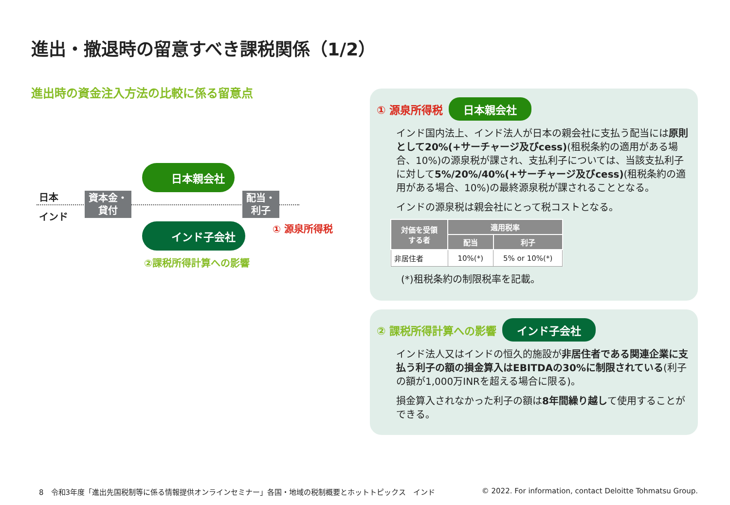進出・撤退時の留意すべき課税関係（1/2）
進出時の資金注入方法の比較に係る留意点
日本
インド
日本親会社
インド子会社
資本金・
貸付
配当・
利子
① 源泉所得税
②課税所得計算への影響
① 源泉所得税 日本親会社
インド国内法上、インド法人が日本の親会社に支払う配当には原則として20%(+サーチャージ及びcess)(租税条約の適用がある場合、10%)の源泉税が課され、支払利子については、当該支払利子に対して5%/20%/40%(+サーチャージ及びcess)(租税条約の適用がある場合、10%)の最終源泉税が課されることとなる。
インドの源泉税は親会社にとって税コストとなる。
| 対価を受領 する者 | 適用税率 | |
| --- | --- | --- |
| | 配当 | 利子 |
| 非居住者 | 10%(*) | 5% or 10%(*) |
(*)租税条約の制限税率を記載。
② 課税所得計算への影響 インド子会社
インド法人又はインドの恒久的施設が非居住者である関連企業に支払う利子の額の損金算入はEBITDAの30%に制限されている(利子の額が1,000万INRを超える場合に限る)。
損金算入されなかった利子の額は8年間繰り越して使用することができる。
8　令和3年度「進出先国税制等に係る情報提供オンラインセミナー」各国・地域の税制概要とホットトピックス　インド
© 2022. For information, contact Deloitte Tohmatsu Group.